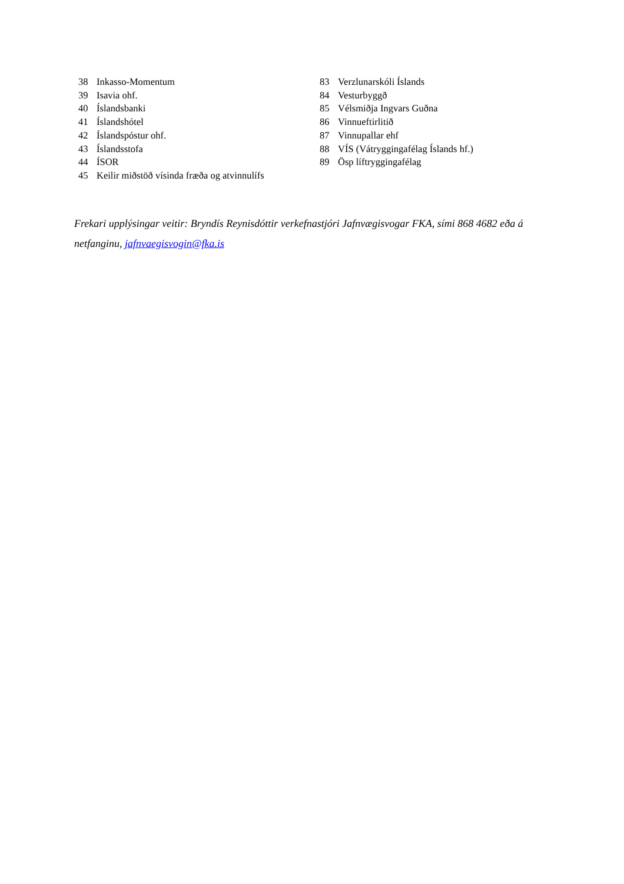38 Inkasso-Momentum
39 Isavia ohf.
40 Íslandsbanki
41 Íslandshótel
42 Íslandspóstur ohf.
43 Íslandsstofa
44 ÍSOR
45 Keilir miðstöð vísinda fræða og atvinnulífs
83 Verzlunarskóli Íslands
84 Vesturbyggð
85 Vélsmiðja Ingvars Guðna
86 Vinnueftirlitið
87 Vinnupallar ehf
88 VÍS (Vátryggingafélag Íslands hf.)
89 Ösp líftryggingafélag
Frekari upplýsingar veitir: Bryndís Reynisdóttir verkefnastjóri Jafnvægisvogar FKA, sími 868 4682 eða á netfanginu, jafnvaegisvogin@fka.is